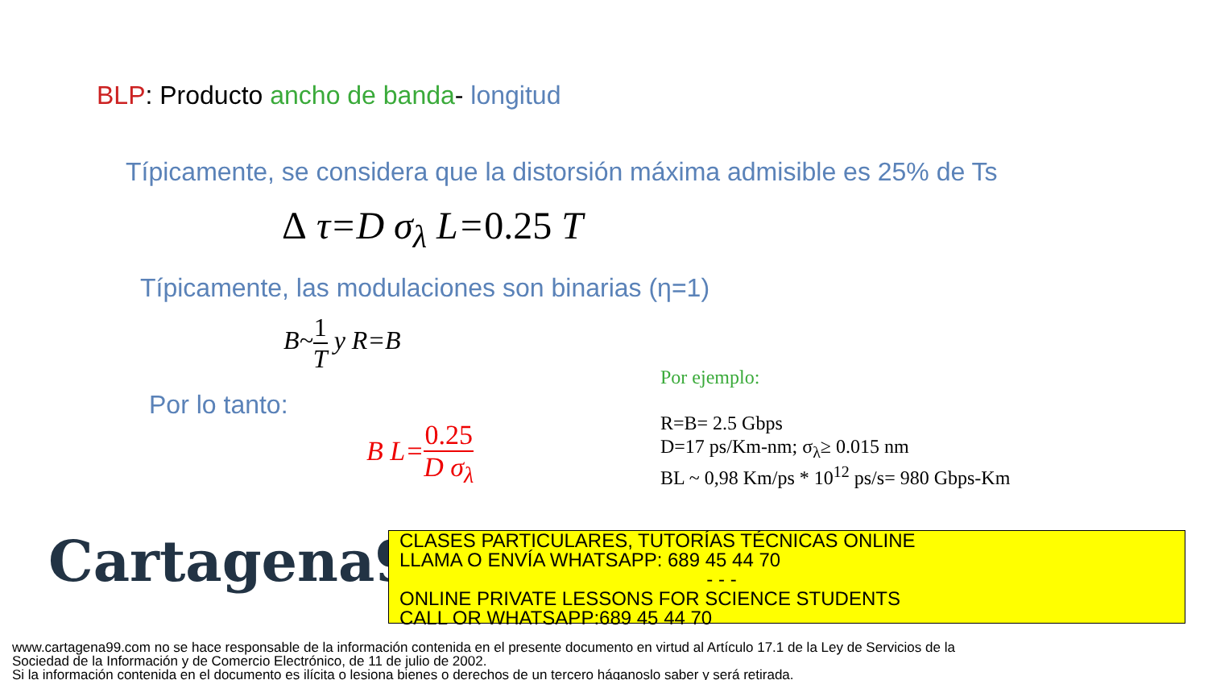BLP: Producto ancho de banda- longitud
Típicamente, se considera que la distorsión máxima admisible es 25% de Ts
Δ τ=D σ<sub>λ</sub> L=0.25 T
Típicamente, las modulaciones son binarias (η=1)
B~1 T y R=B
Por lo tanto:
B L=0.25 D σ<sub>λ</sub>
Por ejemplo:
R=B= 2.5 Gbps
D=17 ps/Km-nm; σ<sub>λ</sub>≥ 0.015 nm
BL ~ 0,98 Km/ps * 10<sup>12</sup> ps/s= 980 Gbps-Km
Cartagena99
CLASES PARTICULARES, TUTORÍAS TÉCNICAS ONLINE
LLAMA O ENVÍA WHATSAPP: 689 45 44 70
- - -
ONLINE PRIVATE LESSONS FOR SCIENCE STUDENTS
CALL OR WHATSAPP:689 45 44 70
www.cartagena99.com no se hace responsable de la información contenida en el presente documento en virtud al Artículo 17.1 de la Ley de Servicios de la Sociedad de la Información y de Comercio Electrónico, de 11 de julio de 2002.
Si la información contenida en el documento es ilícita o lesiona bienes o derechos de un tercero háganoslo saber y será retirada.